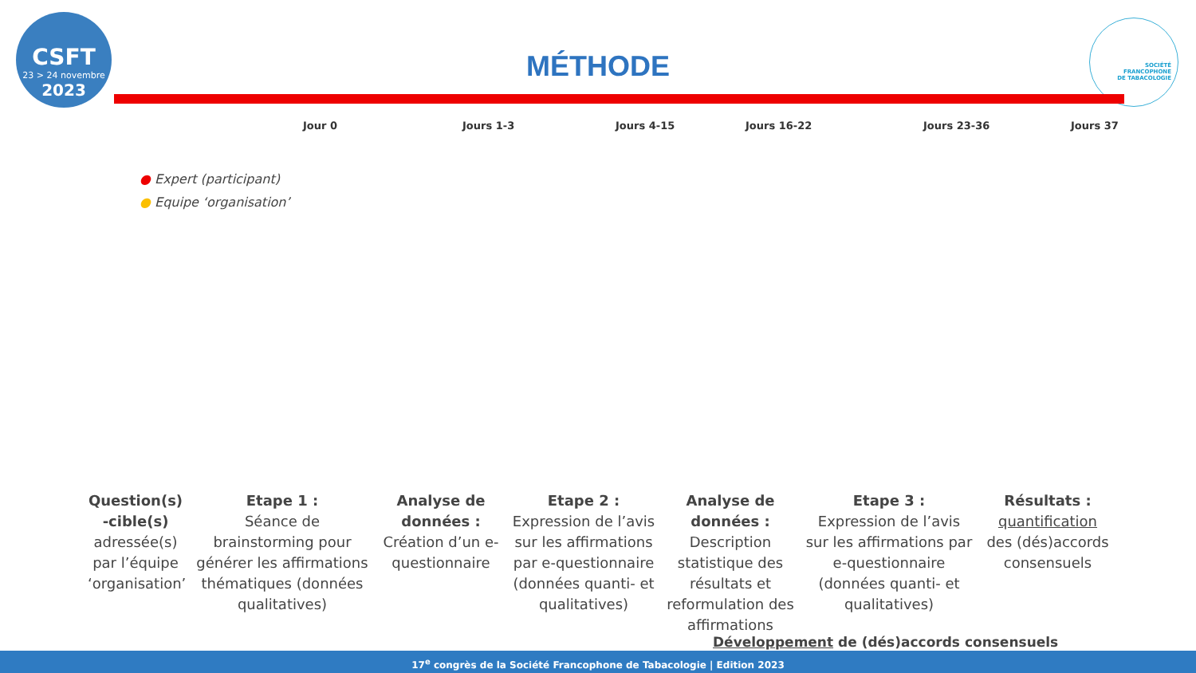CSFT
23 > 24 novembre
2023
MÉTHODE
SOCIÉTÉ
FRANCOPHONE
DE TABACOLOGIE
Jour 0 Jours 1-3 Jours 4-15 Jours 16-22 Jours 23-36 Jours 37
● Expert (participant)
● Equipe ‘organisation’
Question(s) -cible(s)
adressée(s) par l’équipe ‘organisation’
Etape 1 :
Séance de brainstorming pour générer les affirmations thématiques (données qualitatives)
Analyse de données :
Création d’un e-questionnaire
Etape 2 :
Expression de l’avis sur les affirmations par e-questionnaire (données quanti- et qualitatives)
Analyse de données :
Description statistique des résultats et reformulation des affirmations
Etape 3 :
Expression de l’avis sur les affirmations par e-questionnaire (données quanti- et qualitatives)
Résultats :
quantification des (dés)accords consensuels
Développement de (dés)accords consensuels
17<sup>e</sup> congrès de la Société Francophone de Tabacologie | Edition 2023